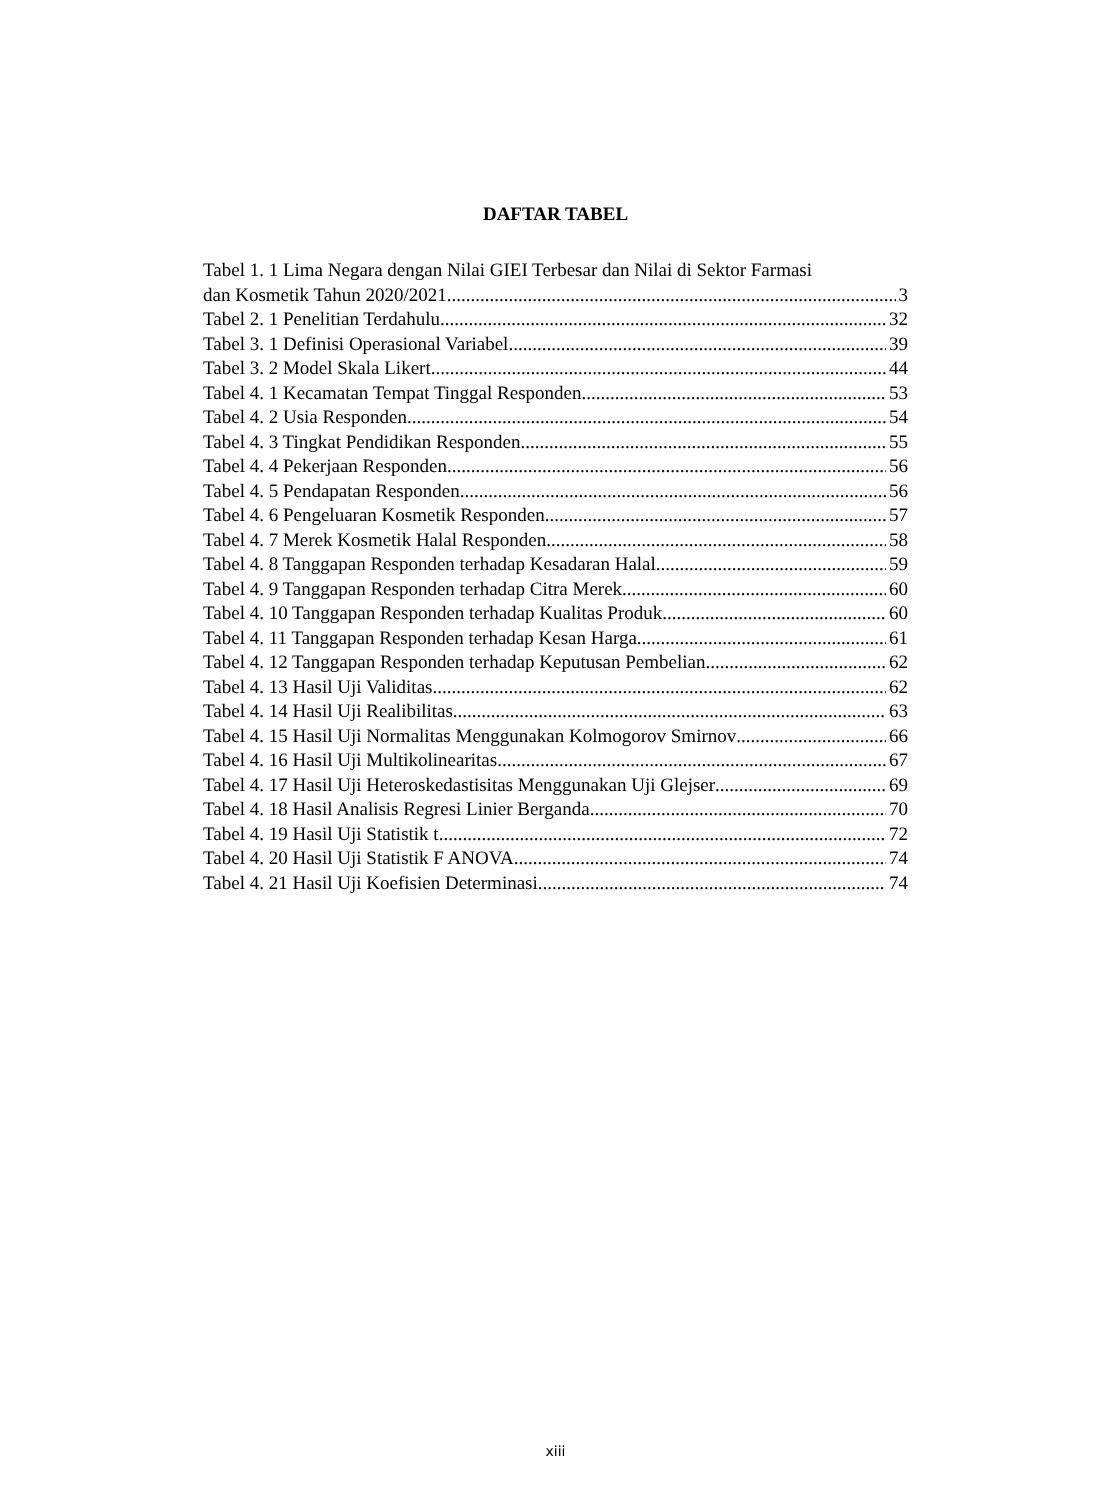DAFTAR TABEL
Tabel 1. 1 Lima Negara dengan Nilai GIEI Terbesar dan Nilai di Sektor Farmasi
dan Kosmetik Tahun 2020/2021 3
Tabel 2. 1 Penelitian Terdahulu 32
Tabel 3. 1 Definisi Operasional Variabel 39
Tabel 3. 2 Model Skala Likert 44
Tabel 4. 1 Kecamatan Tempat Tinggal Responden 53
Tabel 4. 2 Usia Responden 54
Tabel 4. 3 Tingkat Pendidikan Responden 55
Tabel 4. 4 Pekerjaan Responden 56
Tabel 4. 5 Pendapatan Responden 56
Tabel 4. 6 Pengeluaran Kosmetik Responden 57
Tabel 4. 7 Merek Kosmetik Halal Responden 58
Tabel 4. 8 Tanggapan Responden terhadap Kesadaran Halal 59
Tabel 4. 9 Tanggapan Responden terhadap Citra Merek 60
Tabel 4. 10 Tanggapan Responden terhadap Kualitas Produk 60
Tabel 4. 11 Tanggapan Responden terhadap Kesan Harga 61
Tabel 4. 12 Tanggapan Responden terhadap Keputusan Pembelian 62
Tabel 4. 13 Hasil Uji Validitas 62
Tabel 4. 14 Hasil Uji Realibilitas 63
Tabel 4. 15 Hasil Uji Normalitas Menggunakan Kolmogorov Smirnov 66
Tabel 4. 16 Hasil Uji Multikolinearitas 67
Tabel 4. 17 Hasil Uji Heteroskedastisitas Menggunakan Uji Glejser 69
Tabel 4. 18 Hasil Analisis Regresi Linier Berganda 70
Tabel 4. 19 Hasil Uji Statistik t 72
Tabel 4. 20 Hasil Uji Statistik F ANOVA 74
Tabel 4. 21 Hasil Uji Koefisien Determinasi 74
xiii